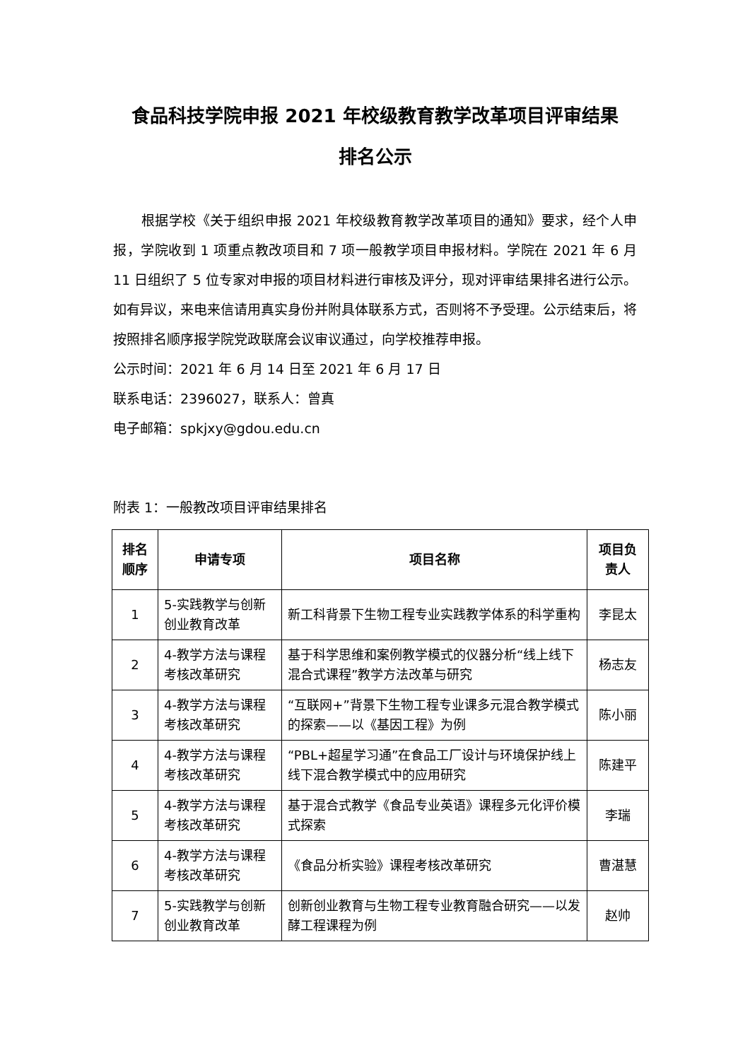食品科技学院申报 2021 年校级教育教学改革项目评审结果
排名公示
根据学校《关于组织申报 2021 年校级教育教学改革项目的通知》要求，经个人申报，学院收到 1 项重点教改项目和 7 项一般教学项目申报材料。学院在 2021 年 6 月 11 日组织了 5 位专家对申报的项目材料进行审核及评分，现对评审结果排名进行公示。如有异议，来电来信请用真实身份并附具体联系方式，否则将不予受理。公示结束后，将按照排名顺序报学院党政联席会议审议通过，向学校推荐申报。
公示时间：2021 年 6 月 14 日至 2021 年 6 月 17 日
联系电话：2396027，联系人：曾真
电子邮箱：spkjxy@gdou.edu.cn
附表 1：一般教改项目评审结果排名
| 排名顺序 | 申请专项 | 项目名称 | 项目负责人 |
| --- | --- | --- | --- |
| 1 | 5-实践教学与创新创业教育改革 | 新工科背景下生物工程专业实践教学体系的科学重构 | 李昆太 |
| 2 | 4-教学方法与课程考核改革研究 | 基于科学思维和案例教学模式的仪器分析“线上线下混合式课程”教学方法改革与研究 | 杨志友 |
| 3 | 4-教学方法与课程考核改革研究 | “互联网+”背景下生物工程专业课多元混合教学模式的探索——以《基因工程》为例 | 陈小丽 |
| 4 | 4-教学方法与课程考核改革研究 | “PBL+超星学习通”在食品工厂设计与环境保护线上线下混合教学模式中的应用研究 | 陈建平 |
| 5 | 4-教学方法与课程考核改革研究 | 基于混合式教学《食品专业英语》课程多元化评价模式探索 | 李瑞 |
| 6 | 4-教学方法与课程考核改革研究 | 《食品分析实验》课程考核改革研究 | 曹湛慧 |
| 7 | 5-实践教学与创新创业教育改革 | 创新创业教育与生物工程专业教育融合研究——以发酵工程课程为例 | 赵帅 |